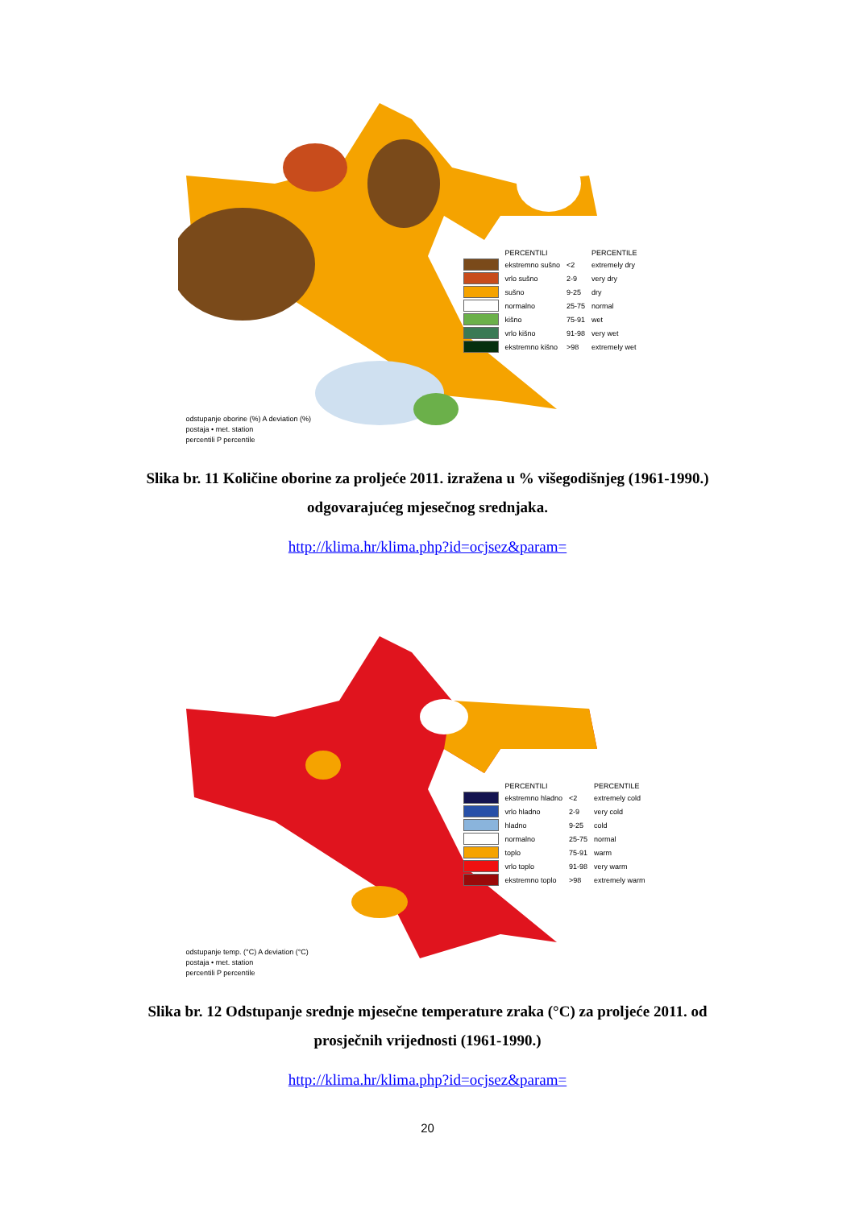| | PERCENTILI | | PERCENTILE |
| | ekstremno sušno | <2 | extremely dry |
| | vrlo sušno | 2-9 | very dry |
| | sušno | 9-25 | dry |
| | normalno | 25-75 | normal |
| | kišno | 75-91 | wet |
| | vrlo kišno | 91-98 | very wet |
| | ekstremno kišno | >98 | extremely wet |
odstupanje oborine (%) A deviation (%)
postaja • met. station
percentili P percentile
Slika br. 11 Količine oborine za proljeće 2011. izražena u % višegodišnjeg (1961-1990.) odgovarajućeg mjesečnog srednjaka.
http://klima.hr/klima.php?id=ocjsez&param=
| | PERCENTILI | | PERCENTILE |
| | ekstremno hladno | <2 | extremely cold |
| | vrlo hladno | 2-9 | very cold |
| | hladno | 9-25 | cold |
| | normalno | 25-75 | normal |
| | toplo | 75-91 | warm |
| | vrlo toplo | 91-98 | very warm |
| | ekstremno toplo | >98 | extremely warm |
odstupanje temp. (°C) A deviation (°C)
postaja • met. station
percentili P percentile
Slika br. 12 Odstupanje srednje mjesečne temperature zraka (°C) za proljeće 2011. od prosječnih vrijednosti (1961-1990.)
http://klima.hr/klima.php?id=ocjsez&param=
20